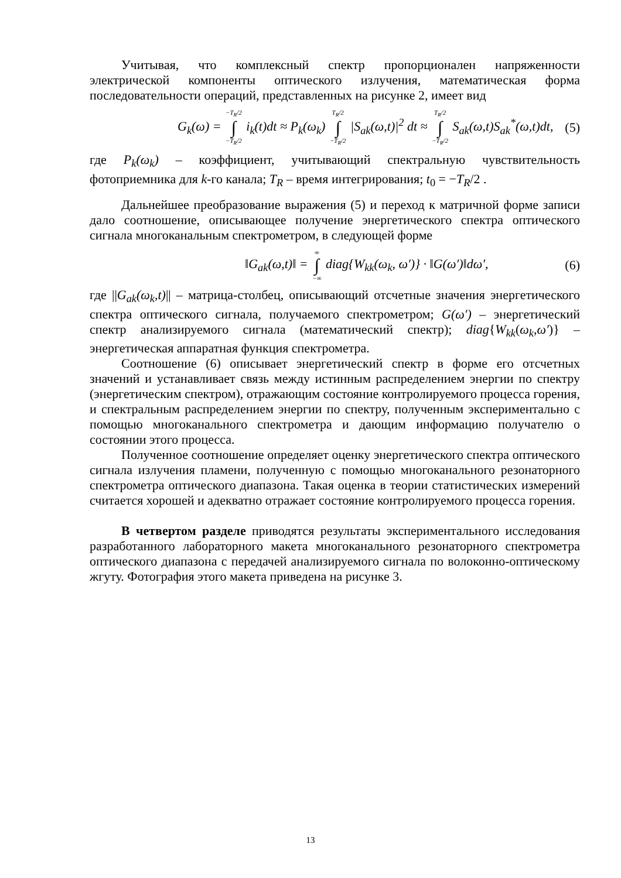Учитывая, что комплексный спектр пропорционален напряженности электрической компоненты оптического излучения, математическая форма последовательности операций, представленных на рисунке 2, имеет вид
G<sub>k</sub>(ω) = −T<sub>R</sub>/2 ∫ −T<sub>R</sub>/2 i<sub>k</sub>(t)dt ≈ P<sub>k</sub>(ω<sub>k</sub>) T<sub>R</sub>/2 ∫ −T<sub>R</sub>/2 |S<sub>ak</sub>(ω,t)|<sup>2</sup> dt ≈ T<sub>R</sub>/2 ∫ −T<sub>R</sub>/2 S<sub>ak</sub>(ω,t)S<sub>ak</sub><sup>*</sup>(ω,t)dt, (5)
где P<sub>k</sub>(ω<sub>k</sub>) – коэффициент, учитывающий спектральную чувствительность фотоприемника для k-го канала; T<sub>R</sub> – время интегрирования; t<sub>0</sub> = −T<sub>R</sub>/2 .
Дальнейшее преобразование выражения (5) и переход к матричной форме записи дало соотношение, описывающее получение энергетического спектра оптического сигнала многоканальным спектрометром, в следующей форме
‖G<sub>ak</sub>(ω,t)‖ = ∞ ∫ −∞ diag{W<sub>kk</sub>(ω<sub>k</sub>, ω′)} · ‖G(ω′)‖dω′, (6)
где ||G<sub>ak</sub>(ω<sub>k</sub>,t)|| – матрица-столбец, описывающий отсчетные значения энергетического спектра оптического сигнала, получаемого спектрометром; G(ω′) – энергетический спектр анализируемого сигнала (математический спектр); diag{W<sub>kk</sub>(ω<sub>k</sub>,ω′)} – энергетическая аппаратная функция спектрометра.
Соотношение (6) описывает энергетический спектр в форме его отсчетных значений и устанавливает связь между истинным распределением энергии по спектру (энергетическим спектром), отражающим состояние контролируемого процесса горения, и спектральным распределением энергии по спектру, полученным экспериментально с помощью многоканального спектрометра и дающим информацию получателю о состоянии этого процесса.
Полученное соотношение определяет оценку энергетического спектра оптического сигнала излучения пламени, полученную с помощью многоканального резонаторного спектрометра оптического диапазона. Такая оценка в теории статистических измерений считается хорошей и адекватно отражает состояние контролируемого процесса горения.
В четвертом разделе приводятся результаты экспериментального исследования разработанного лабораторного макета многоканального резонаторного спектрометра оптического диапазона с передачей анализируемого сигнала по волоконно-оптическому жгуту. Фотография этого макета приведена на рисунке 3.
13